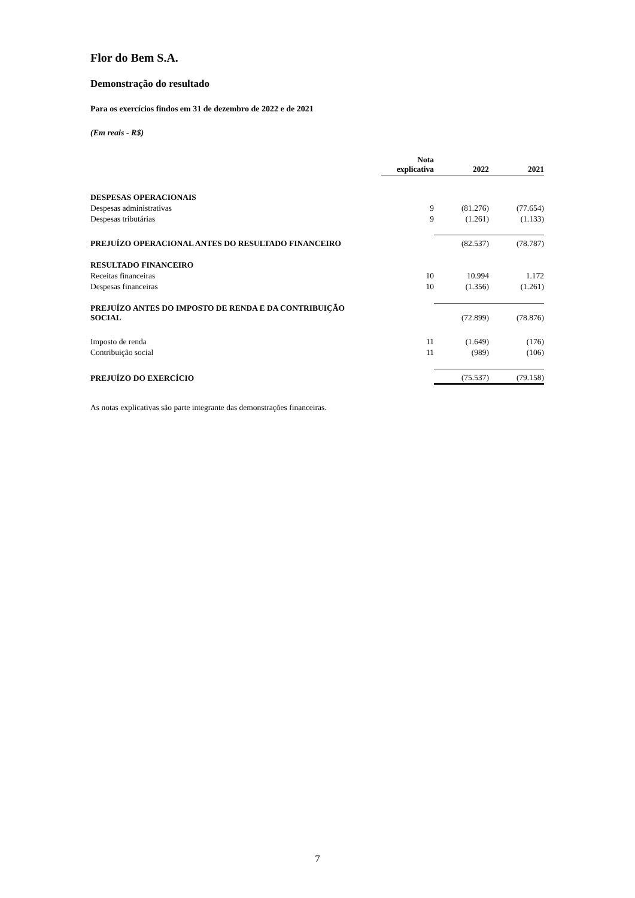Flor do Bem S.A.
Demonstração do resultado
Para os exercícios findos em 31 de dezembro de 2022 e de 2021
(Em reais - R$)
| | Nota explicativa | 2022 | 2021 |
| DESPESAS OPERACIONAIS | | | |
| Despesas administrativas | 9 | (81.276) | (77.654) |
| Despesas tributárias | 9 | (1.261) | (1.133) |
| PREJUÍZO OPERACIONAL ANTES DO RESULTADO FINANCEIRO | | (82.537) | (78.787) |
| RESULTADO FINANCEIRO | | | |
| Receitas financeiras | 10 | 10.994 | 1.172 |
| Despesas financeiras | 10 | (1.356) | (1.261) |
| PREJUÍZO ANTES DO IMPOSTO DE RENDA E DA CONTRIBUIÇÃO SOCIAL | | (72.899) | (78.876) |
| Imposto de renda | 11 | (1.649) | (176) |
| Contribuição social | 11 | (989) | (106) |
| PREJUÍZO DO EXERCÍCIO | | (75.537) | (79.158) |
As notas explicativas são parte integrante das demonstrações financeiras.
7